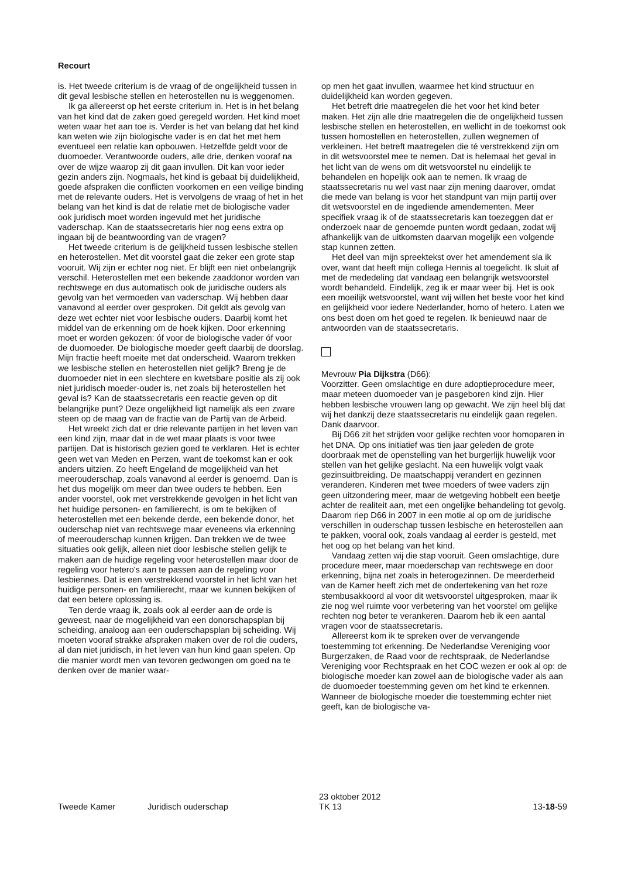Recourt
is. Het tweede criterium is de vraag of de ongelijkheid tussen in dit geval lesbische stellen en heterostellen nu is weggenomen.
Ik ga allereerst op het eerste criterium in. Het is in het belang van het kind dat de zaken goed geregeld worden. Het kind moet weten waar het aan toe is. Verder is het van belang dat het kind kan weten wie zijn biologische vader is en dat het met hem eventueel een relatie kan opbouwen. Hetzelfde geldt voor de duomoeder. Verantwoorde ouders, alle drie, denken vooraf na over de wijze waarop zij dit gaan invullen. Dit kan voor ieder gezin anders zijn. Nogmaals, het kind is gebaat bij duidelijkheid, goede afspraken die conflicten voorkomen en een veilige binding met de relevante ouders. Het is vervolgens de vraag of het in het belang van het kind is dat de relatie met de biologische vader ook juridisch moet worden ingevuld met het juridische vaderschap. Kan de staatssecretaris hier nog eens extra op ingaan bij de beantwoording van de vragen?
Het tweede criterium is de gelijkheid tussen lesbische stellen en heterostellen. Met dit voorstel gaat die zeker een grote stap vooruit. Wij zijn er echter nog niet. Er blijft een niet onbelangrijk verschil. Heterostellen met een bekende zaaddonor worden van rechtswege en dus automatisch ook de juridische ouders als gevolg van het vermoeden van vaderschap. Wij hebben daar vanavond al eerder over gesproken. Dit geldt als gevolg van deze wet echter niet voor lesbische ouders. Daarbij komt het middel van de erkenning om de hoek kijken. Door erkenning moet er worden gekozen: óf voor de biologische vader óf voor de duomoeder. De biologische moeder geeft daarbij de doorslag. Mijn fractie heeft moeite met dat onderscheid. Waarom trekken we lesbische stellen en heterostellen niet gelijk? Breng je de duomoeder niet in een slechtere en kwetsbare positie als zij ook niet juridisch moeder-ouder is, net zoals bij heterostellen het geval is? Kan de staatssecretaris een reactie geven op dit belangrijke punt? Deze ongelijkheid ligt namelijk als een zware steen op de maag van de fractie van de Partij van de Arbeid.
Het wreekt zich dat er drie relevante partijen in het leven van een kind zijn, maar dat in de wet maar plaats is voor twee partijen. Dat is historisch gezien goed te verklaren. Het is echter geen wet van Meden en Perzen, want de toekomst kan er ook anders uitzien. Zo heeft Engeland de mogelijkheid van het meerouderschap, zoals vanavond al eerder is genoemd. Dan is het dus mogelijk om meer dan twee ouders te hebben. Een ander voorstel, ook met verstrekkende gevolgen in het licht van het huidige personen- en familierecht, is om te bekijken of heterostellen met een bekende derde, een bekende donor, het ouderschap niet van rechtswege maar eveneens via erkenning of meerouderschap kunnen krijgen. Dan trekken we de twee situaties ook gelijk, alleen niet door lesbische stellen gelijk te maken aan de huidige regeling voor heterostellen maar door de regeling voor hetero's aan te passen aan de regeling voor lesbiennes. Dat is een verstrekkend voorstel in het licht van het huidige personen- en familierecht, maar we kunnen bekijken of dat een betere oplossing is.
Ten derde vraag ik, zoals ook al eerder aan de orde is geweest, naar de mogelijkheid van een donorschapsplan bij scheiding, analoog aan een ouderschapsplan bij scheiding. Wij moeten vooraf strakke afspraken maken over de rol die ouders, al dan niet juridisch, in het leven van hun kind gaan spelen. Op die manier wordt men van tevoren gedwongen om goed na te denken over de manier waar-
op men het gaat invullen, waarmee het kind structuur en duidelijkheid kan worden gegeven.
Het betreft drie maatregelen die het voor het kind beter maken. Het zijn alle drie maatregelen die de ongelijkheid tussen lesbische stellen en heterostellen, en wellicht in de toekomst ook tussen homostellen en heterostellen, zullen wegnemen of verkleinen. Het betreft maatregelen die té verstrekkend zijn om in dit wetsvoorstel mee te nemen. Dat is helemaal het geval in het licht van de wens om dit wetsvoorstel nu eindelijk te behandelen en hopelijk ook aan te nemen. Ik vraag de staatssecretaris nu wel vast naar zijn mening daarover, omdat die mede van belang is voor het standpunt van mijn partij over dit wetsvoorstel en de ingediende amendementen. Meer specifiek vraag ik of de staatssecretaris kan toezeggen dat er onderzoek naar de genoemde punten wordt gedaan, zodat wij afhankelijk van de uitkomsten daarvan mogelijk een volgende stap kunnen zetten.
Het deel van mijn spreektekst over het amendement sla ik over, want dat heeft mijn collega Hennis al toegelicht. Ik sluit af met de mededeling dat vandaag een belangrijk wetsvoorstel wordt behandeld. Eindelijk, zeg ik er maar weer bij. Het is ook een moeilijk wetsvoorstel, want wij willen het beste voor het kind en gelijkheid voor iedere Nederlander, homo of hetero. Laten we ons best doen om het goed te regelen. Ik benieuwd naar de antwoorden van de staatssecretaris.
Mevrouw Pia Dijkstra (D66):
Voorzitter. Geen omslachtige en dure adoptieprocedure meer, maar meteen duomoeder van je pasgeboren kind zijn. Hier hebben lesbische vrouwen lang op gewacht. We zijn heel blij dat wij het dankzij deze staatssecretaris nu eindelijk gaan regelen. Dank daarvoor.
Bij D66 zit het strijden voor gelijke rechten voor homoparen in het DNA. Op ons initiatief was tien jaar geleden de grote doorbraak met de openstelling van het burgerlijk huwelijk voor stellen van het gelijke geslacht. Na een huwelijk volgt vaak gezinsuitbreiding. De maatschappij verandert en gezinnen veranderen. Kinderen met twee moeders of twee vaders zijn geen uitzondering meer, maar de wetgeving hobbelt een beetje achter de realiteit aan, met een ongelijke behandeling tot gevolg. Daarom riep D66 in 2007 in een motie al op om de juridische verschillen in ouderschap tussen lesbische en heterostellen aan te pakken, vooral ook, zoals vandaag al eerder is gesteld, met het oog op het belang van het kind.
Vandaag zetten wij die stap vooruit. Geen omslachtige, dure procedure meer, maar moederschap van rechtswege en door erkenning, bijna net zoals in heterogezinnen. De meerderheid van de Kamer heeft zich met de ondertekening van het roze stembusakkoord al voor dit wetsvoorstel uitgesproken, maar ik zie nog wel ruimte voor verbetering van het voorstel om gelijke rechten nog beter te verankeren. Daarom heb ik een aantal vragen voor de staatssecretaris.
Allereerst kom ik te spreken over de vervangende toestemming tot erkenning. De Nederlandse Vereniging voor Burgerzaken, de Raad voor de rechtspraak, de Nederlandse Vereniging voor Rechtspraak en het COC wezen er ook al op: de biologische moeder kan zowel aan de biologische vader als aan de duomoeder toestemming geven om het kind te erkennen. Wanneer de biologische moeder die toestemming echter niet geeft, kan de biologische va-
Tweede Kamer Juridisch ouderschap
23 oktober 2012
TK 13
13-18-59